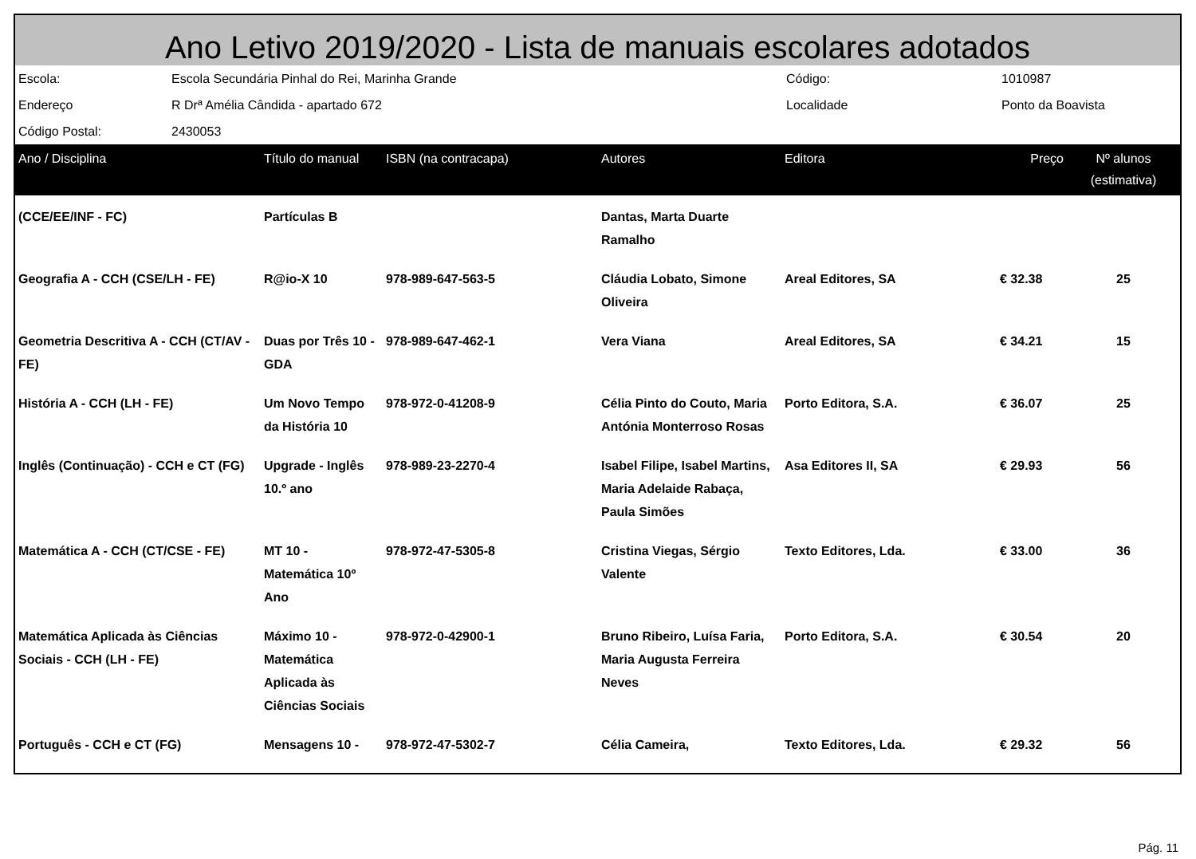Ano Letivo 2019/2020 - Lista de manuais escolares adotados
| Escola: | Escola Secundária Pinhal do Rei, Marinha Grande | Código: | 1010987 |
| Endereço | R Drª Amélia Cândida - apartado 672 | Localidade | Ponto da Boavista |
| Código Postal: | 2430053 | | |
| Ano / Disciplina | Título do manual | ISBN (na contracapa) | Autores | Editora | Preço | Nº alunos (estimativa) |
| --- | --- | --- | --- | --- | --- | --- |
| (CCE/EE/INF - FC) | Partículas B | | Dantas, Marta Duarte Ramalho | | | |
| Geografia A - CCH (CSE/LH - FE) | R@io-X 10 | 978-989-647-563-5 | Cláudia Lobato, Simone Oliveira | Areal Editores, SA | € 32.38 | 25 |
| Geometria Descritiva A - CCH (CT/AV - FE) | Duas por Três 10 - GDA | 978-989-647-462-1 | Vera Viana | Areal Editores, SA | € 34.21 | 15 |
| História A - CCH (LH - FE) | Um Novo Tempo da História 10 | 978-972-0-41208-9 | Célia Pinto do Couto, Maria Antónia Monterroso Rosas | Porto Editora, S.A. | € 36.07 | 25 |
| Inglês (Continuação) - CCH e CT (FG) | Upgrade - Inglês 10.º ano | 978-989-23-2270-4 | Isabel Filipe, Isabel Martins, Maria Adelaide Rabaça, Paula Simões | Asa Editores II, SA | € 29.93 | 56 |
| Matemática A - CCH (CT/CSE - FE) | MT 10 - Matemática 10º Ano | 978-972-47-5305-8 | Cristina Viegas, Sérgio Valente | Texto Editores, Lda. | € 33.00 | 36 |
| Matemática Aplicada às Ciências Sociais - CCH (LH - FE) | Máximo 10 - Matemática Aplicada às Ciências Sociais | 978-972-0-42900-1 | Bruno Ribeiro, Luísa Faria, Maria Augusta Ferreira Neves | Porto Editora, S.A. | € 30.54 | 20 |
| Português - CCH e CT (FG) | Mensagens 10 - | 978-972-47-5302-7 | Célia Cameira, | Texto Editores, Lda. | € 29.32 | 56 |
Pág. 11